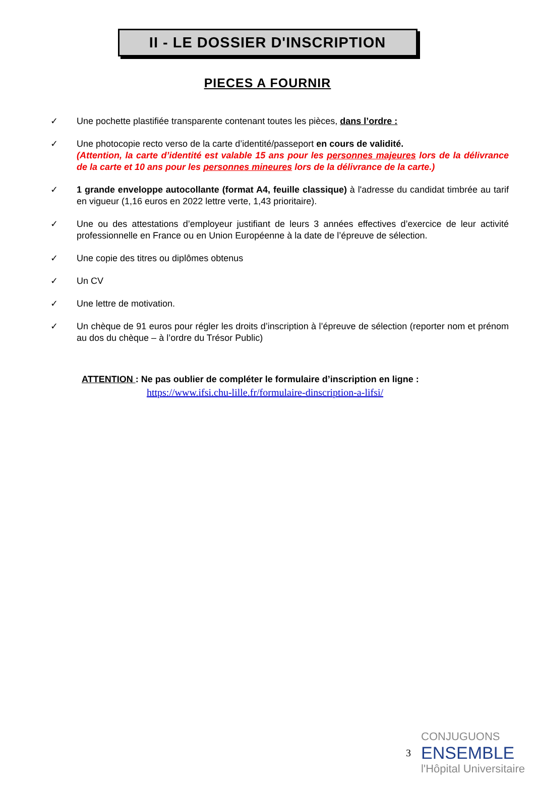II - LE DOSSIER D'INSCRIPTION
PIECES A FOURNIR
✓ Une pochette plastifiée transparente contenant toutes les pièces, dans l’ordre :
✓ Une photocopie recto verso de la carte d’identité/passeport en cours de validité.
(Attention, la carte d’identité est valable 15 ans pour les personnes majeures lors de la délivrance de la carte et 10 ans pour les personnes mineures lors de la délivrance de la carte.)
✓ 1 grande enveloppe autocollante (format A4, feuille classique) à l'adresse du candidat timbrée au tarif en vigueur (1,16 euros en 2022 lettre verte, 1,43 prioritaire).
✓ Une ou des attestations d’employeur justifiant de leurs 3 années effectives d’exercice de leur activité professionnelle en France ou en Union Européenne à la date de l’épreuve de sélection.
✓ Une copie des titres ou diplômes obtenus
✓ Un CV
✓ Une lettre de motivation.
✓ Un chèque de 91 euros pour régler les droits d’inscription à l’épreuve de sélection (reporter nom et prénom au dos du chèque – à l’ordre du Trésor Public)
ATTENTION : Ne pas oublier de compléter le formulaire d’inscription en ligne :
https://www.ifsi.chu-lille.fr/formulaire-dinscription-a-lifsi/
3
CONJUGUONS
ENSEMBLE
l'Hôpital Universitaire